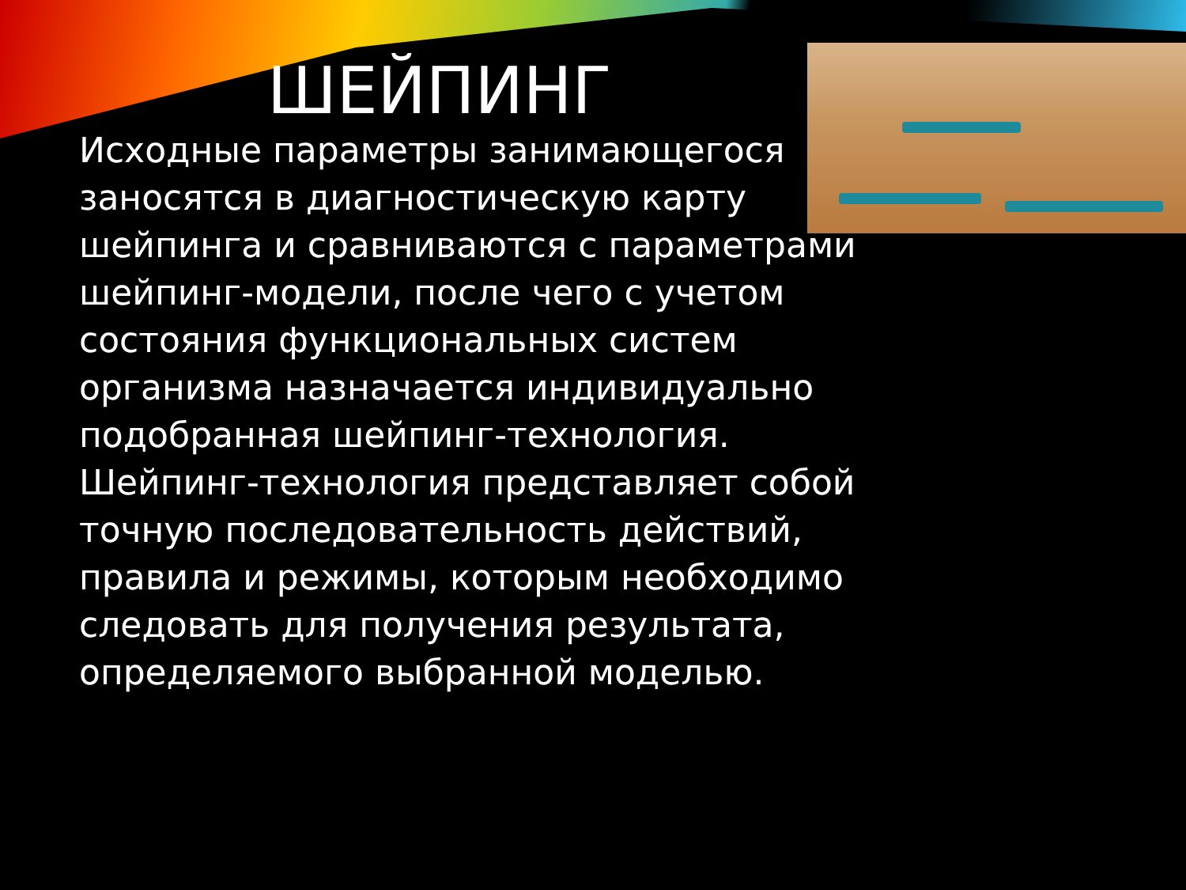ШЕЙПИНГ
Исходные параметры занимающегося заносятся в диагностическую карту шейпинга и сравниваются с параметрами шейпинг-модели, после чего с учетом состояния функциональных систем организма назначается индивидуально подобранная шейпинг-технология. Шейпинг-технология представляет собой точную последовательность действий, правила и режимы, которым необходимо следовать для получения результата, определяемого выбранной моделью.